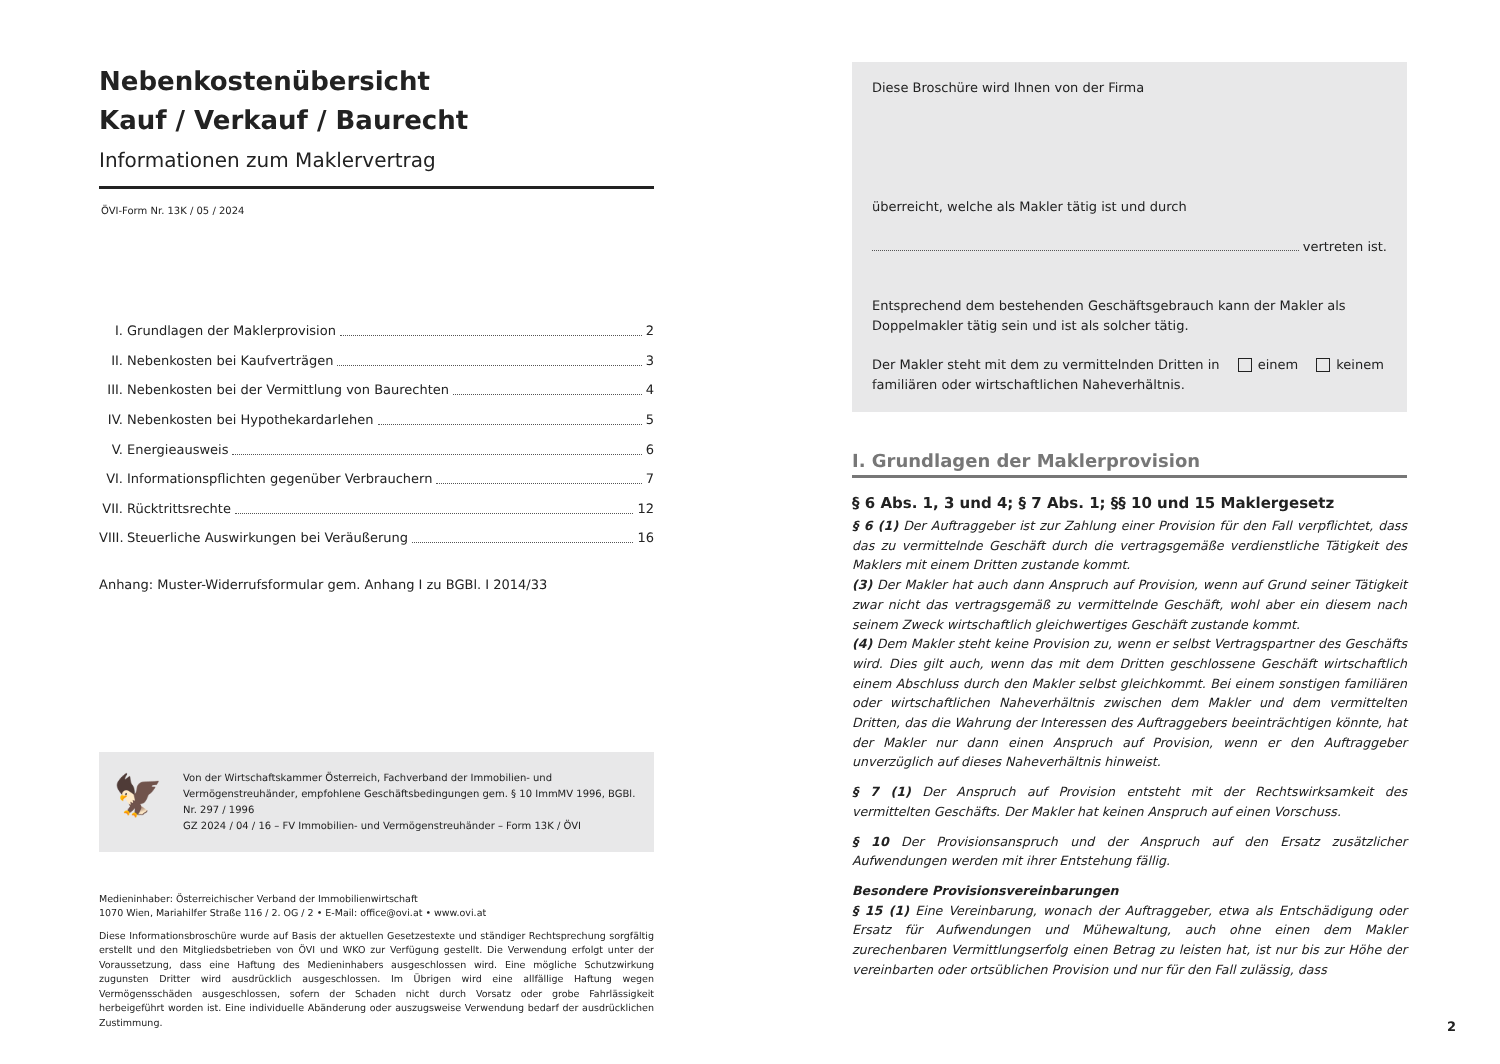Nebenkostenübersicht
Kauf / Verkauf / Baurecht
Informationen zum Maklervertrag
ÖVI-Form Nr. 13K / 05 / 2024
I. Grundlagen der Maklerprovision 2
II. Nebenkosten bei Kaufverträgen 3
III. Nebenkosten bei der Vermittlung von Baurechten 4
IV. Nebenkosten bei Hypothekardarlehen 5
V. Energieausweis 6
VI. Informationspflichten gegenüber Verbrauchern 7
VII. Rücktrittsrechte 12
VIII. Steuerliche Auswirkungen bei Veräußerung 16
Anhang: Muster-Widerrufsformular gem. Anhang I zu BGBl. I 2014/33
🦅
Von der Wirtschaftskammer Österreich, Fachverband der Immobilien- und Vermögenstreuhänder, empfohlene Geschäftsbedingungen gem. § 10 ImmMV 1996, BGBl. Nr. 297 / 1996
GZ 2024 / 04 / 16 – FV Immobilien- und Vermögenstreuhänder – Form 13K / ÖVI
Medieninhaber: Österreichischer Verband der Immobilienwirtschaft
1070 Wien, Mariahilfer Straße 116 / 2. OG / 2 • E-Mail: office@ovi.at • www.ovi.at
Diese Informationsbroschüre wurde auf Basis der aktuellen Gesetzestexte und ständiger Rechtsprechung sorgfältig erstellt und den Mitgliedsbetrieben von ÖVI und WKO zur Verfügung gestellt. Die Verwendung erfolgt unter der Voraussetzung, dass eine Haftung des Medieninhabers ausgeschlossen wird. Eine mögliche Schutzwirkung zugunsten Dritter wird ausdrücklich ausgeschlossen. Im Übrigen wird eine allfällige Haftung wegen Vermögensschäden ausgeschlossen, sofern der Schaden nicht durch Vorsatz oder grobe Fahrlässigkeit herbeigeführt worden ist. Eine individuelle Abänderung oder auszugsweise Verwendung bedarf der ausdrücklichen Zustimmung.
Diese Broschüre wird Ihnen von der Firma
überreicht, welche als Makler tätig ist und durch
vertreten ist.
Entsprechend dem bestehenden Geschäftsgebrauch kann der Makler als Doppelmakler tätig sein und ist als solcher tätig.
Der Makler steht mit dem zu vermittelnden Dritten in einem keinem
familiären oder wirtschaftlichen Naheverhältnis.
I. Grundlagen der Maklerprovision
§ 6 Abs. 1, 3 und 4; § 7 Abs. 1; §§ 10 und 15 Maklergesetz
§ 6 (1) Der Auftraggeber ist zur Zahlung einer Provision für den Fall verpflichtet, dass das zu vermittelnde Geschäft durch die vertragsgemäße verdienstliche Tätigkeit des Maklers mit einem Dritten zustande kommt.
(3) Der Makler hat auch dann Anspruch auf Provision, wenn auf Grund seiner Tätigkeit zwar nicht das vertragsgemäß zu vermittelnde Geschäft, wohl aber ein diesem nach seinem Zweck wirtschaftlich gleichwertiges Geschäft zustande kommt.
(4) Dem Makler steht keine Provision zu, wenn er selbst Vertragspartner des Geschäfts wird. Dies gilt auch, wenn das mit dem Dritten geschlossene Geschäft wirtschaftlich einem Abschluss durch den Makler selbst gleichkommt. Bei einem sonstigen familiären oder wirtschaftlichen Naheverhältnis zwischen dem Makler und dem vermittelten Dritten, das die Wahrung der Interessen des Auftraggebers beeinträchtigen könnte, hat der Makler nur dann einen Anspruch auf Provision, wenn er den Auftraggeber unverzüglich auf dieses Naheverhältnis hinweist.
§ 7 (1) Der Anspruch auf Provision entsteht mit der Rechtswirksamkeit des vermittelten Geschäfts. Der Makler hat keinen Anspruch auf einen Vorschuss.
§ 10 Der Provisionsanspruch und der Anspruch auf den Ersatz zusätzlicher Aufwendungen werden mit ihrer Entstehung fällig.
Besondere Provisionsvereinbarungen
§ 15 (1) Eine Vereinbarung, wonach der Auftraggeber, etwa als Entschädigung oder Ersatz für Aufwendungen und Mühewaltung, auch ohne einen dem Makler zurechenbaren Vermittlungserfolg einen Betrag zu leisten hat, ist nur bis zur Höhe der vereinbarten oder ortsüblichen Provision und nur für den Fall zulässig, dass
2